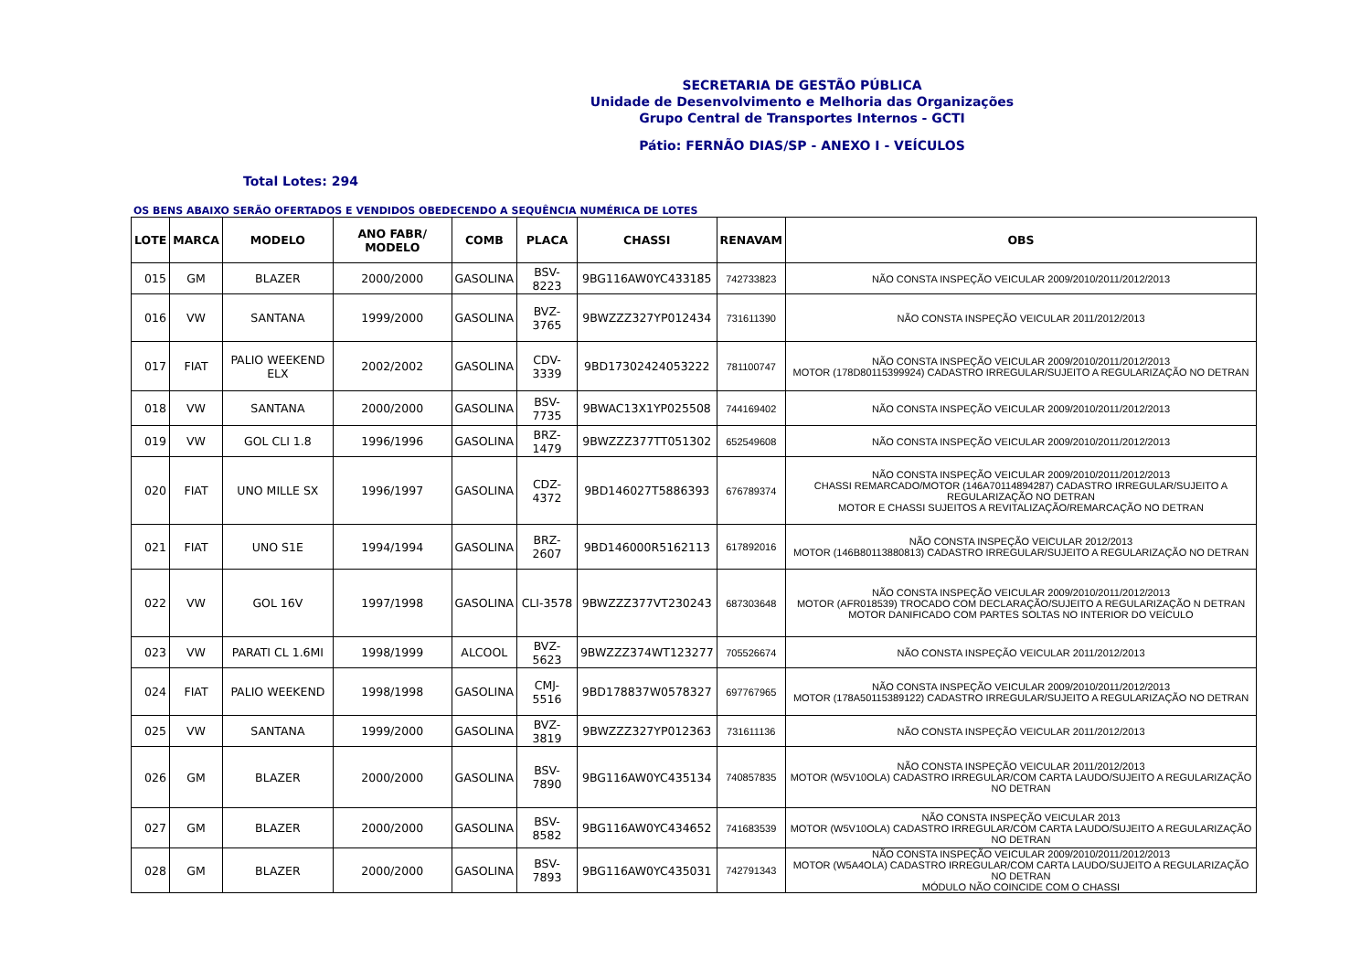SECRETARIA DE GESTÃO PÚBLICA
Unidade de Desenvolvimento e Melhoria das Organizações
Grupo Central de Transportes Internos - GCTI
Pátio: FERNÃO DIAS/SP - ANEXO I - VEÍCULOS
Total Lotes: 294
OS BENS ABAIXO SERÃO OFERTADOS E VENDIDOS OBEDECENDO A SEQUÊNCIA NUMÉRICA DE LOTES
| LOTE | MARCA | MODELO | ANO FABR/ MODELO | COMB | PLACA | CHASSI | RENAVAM | OBS |
| --- | --- | --- | --- | --- | --- | --- | --- | --- |
| 015 | GM | BLAZER | 2000/2000 | GASOLINA | BSV-8223 | 9BG116AW0YC433185 | 742733823 | NÃO CONSTA INSPEÇÃO VEICULAR 2009/2010/2011/2012/2013 |
| 016 | VW | SANTANA | 1999/2000 | GASOLINA | BVZ-3765 | 9BWZZZ327YP012434 | 731611390 | NÃO CONSTA INSPEÇÃO VEICULAR 2011/2012/2013 |
| 017 | FIAT | PALIO WEEKEND ELX | 2002/2002 | GASOLINA | CDV-3339 | 9BD17302424053222 | 781100747 | NÃO CONSTA INSPEÇÃO VEICULAR 2009/2010/2011/2012/2013 MOTOR (178D80115399924) CADASTRO IRREGULAR/SUJEITO A REGULARIZAÇÃO NO DETRAN |
| 018 | VW | SANTANA | 2000/2000 | GASOLINA | BSV-7735 | 9BWAC13X1YP025508 | 744169402 | NÃO CONSTA INSPEÇÃO VEICULAR 2009/2010/2011/2012/2013 |
| 019 | VW | GOL CLI 1.8 | 1996/1996 | GASOLINA | BRZ-1479 | 9BWZZZ377TT051302 | 652549608 | NÃO CONSTA INSPEÇÃO VEICULAR 2009/2010/2011/2012/2013 |
| 020 | FIAT | UNO MILLE SX | 1996/1997 | GASOLINA | CDZ-4372 | 9BD146027T5886393 | 676789374 | NÃO CONSTA INSPEÇÃO VEICULAR 2009/2010/2011/2012/2013 CHASSI REMARCADO/MOTOR (146A70114894287) CADASTRO IRREGULAR/SUJEITO A REGULARIZAÇÃO NO DETRAN MOTOR E CHASSI SUJEITOS A REVITALIZAÇÃO/REMARCAÇÃO NO DETRAN |
| 021 | FIAT | UNO S1E | 1994/1994 | GASOLINA | BRZ-2607 | 9BD146000R5162113 | 617892016 | NÃO CONSTA INSPEÇÃO VEICULAR 2012/2013 MOTOR (146B80113880813) CADASTRO IRREGULAR/SUJEITO A REGULARIZAÇÃO NO DETRAN |
| 022 | VW | GOL 16V | 1997/1998 | GASOLINA | CLI-3578 | 9BWZZZ377VT230243 | 687303648 | NÃO CONSTA INSPEÇÃO VEICULAR 2009/2010/2011/2012/2013 MOTOR (AFR018539) TROCADO COM DECLARAÇÃO/SUJEITO A REGULARIZAÇÃO N DETRAN MOTOR DANIFICADO COM PARTES SOLTAS NO INTERIOR DO VEÍCULO |
| 023 | VW | PARATI CL 1.6MI | 1998/1999 | ALCOOL | BVZ-5623 | 9BWZZZ374WT123277 | 705526674 | NÃO CONSTA INSPEÇÃO VEICULAR 2011/2012/2013 |
| 024 | FIAT | PALIO WEEKEND | 1998/1998 | GASOLINA | CMJ-5516 | 9BD178837W0578327 | 697767965 | NÃO CONSTA INSPEÇÃO VEICULAR 2009/2010/2011/2012/2013 MOTOR (178A50115389122) CADASTRO IRREGULAR/SUJEITO A REGULARIZAÇÃO NO DETRAN |
| 025 | VW | SANTANA | 1999/2000 | GASOLINA | BVZ-3819 | 9BWZZZ327YP012363 | 731611136 | NÃO CONSTA INSPEÇÃO VEICULAR 2011/2012/2013 |
| 026 | GM | BLAZER | 2000/2000 | GASOLINA | BSV-7890 | 9BG116AW0YC435134 | 740857835 | NÃO CONSTA INSPEÇÃO VEICULAR 2011/2012/2013 MOTOR (W5V10OLA) CADASTRO IRREGULAR/COM CARTA LAUDO/SUJEITO A REGULARIZAÇÃO NO DETRAN |
| 027 | GM | BLAZER | 2000/2000 | GASOLINA | BSV-8582 | 9BG116AW0YC434652 | 741683539 | NÃO CONSTA INSPEÇÃO VEICULAR 2013 MOTOR (W5V10OLA) CADASTRO IRREGULAR/COM CARTA LAUDO/SUJEITO A REGULARIZAÇÃO NO DETRAN |
| 028 | GM | BLAZER | 2000/2000 | GASOLINA | BSV-7893 | 9BG116AW0YC435031 | 742791343 | NÃO CONSTA INSPEÇÃO VEICULAR 2009/2010/2011/2012/2013 MOTOR (W5A4OLA) CADASTRO IRREGULAR/COM CARTA LAUDO/SUJEITO A REGULARIZAÇÃO NO DETRAN MÓDULO NÃO COINCIDE COM O CHASSI |